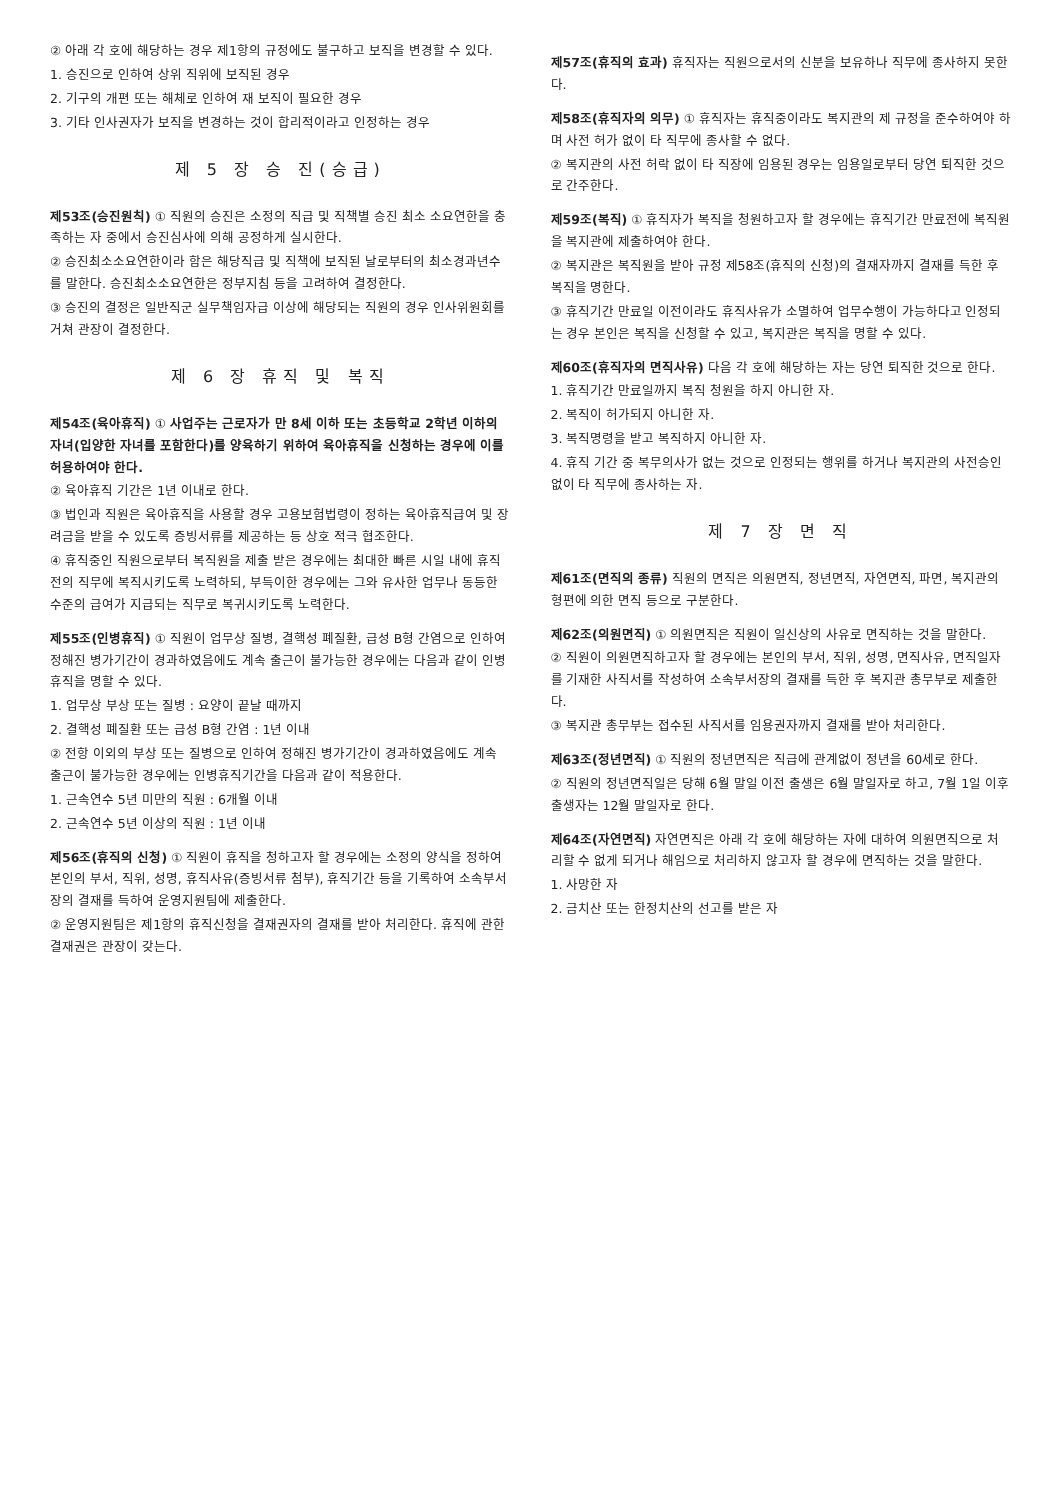② 아래 각 호에 해당하는 경우 제1항의 규정에도 불구하고 보직을 변경할 수 있다.
1. 승진으로 인하여 상위 직위에 보직된 경우
2. 기구의 개편 또는 해체로 인하여 재 보직이 필요한 경우
3. 기타 인사권자가 보직을 변경하는 것이 합리적이라고 인정하는 경우
제 5 장 승 진(승급)
제53조(승진원칙) ① 직원의 승진은 소정의 직급 및 직책별 승진 최소 소요연한을 충족하는 자 중에서 승진심사에 의해 공정하게 실시한다.
② 승진최소소요연한이라 함은 해당직급 및 직책에 보직된 날로부터의 최소경과년수를 말한다. 승진최소소요연한은 정부지침 등을 고려하여 결정한다.
③ 승진의 결정은 일반직군 실무책임자급 이상에 해당되는 직원의 경우 인사위원회를 거쳐 관장이 결정한다.
제 6 장 휴직 및 복직
제54조(육아휴직) ① 사업주는 근로자가 만 8세 이하 또는 초등학교 2학년 이하의 자녀(입양한 자녀를 포함한다)를 양육하기 위하여 육아휴직을 신청하는 경우에 이를 허용하여야 한다.
② 육아휴직 기간은 1년 이내로 한다.
③ 법인과 직원은 육아휴직을 사용할 경우 고용보험법령이 정하는 육아휴직급여 및 장려금을 받을 수 있도록 증빙서류를 제공하는 등 상호 적극 협조한다.
④ 휴직중인 직원으로부터 복직원을 제출 받은 경우에는 최대한 빠른 시일 내에 휴직 전의 직무에 복직시키도록 노력하되, 부득이한 경우에는 그와 유사한 업무나 동등한 수준의 급여가 지급되는 직무로 복귀시키도록 노력한다.
제55조(인병휴직) ① 직원이 업무상 질병, 결핵성 폐질환, 급성 B형 간염으로 인하여 정해진 병가기간이 경과하였음에도 계속 출근이 불가능한 경우에는 다음과 같이 인병휴직을 명할 수 있다.
1. 업무상 부상 또는 질병 : 요양이 끝날 때까지
2. 결핵성 폐질환 또는 급성 B형 간염 : 1년 이내
② 전항 이외의 부상 또는 질병으로 인하여 정해진 병가기간이 경과하였음에도 계속 출근이 불가능한 경우에는 인병휴직기간을 다음과 같이 적용한다.
1. 근속연수 5년 미만의 직원 : 6개월 이내
2. 근속연수 5년 이상의 직원 : 1년 이내
제56조(휴직의 신청) ① 직원이 휴직을 청하고자 할 경우에는 소정의 양식을 정하여 본인의 부서, 직위, 성명, 휴직사유(증빙서류 첨부), 휴직기간 등을 기록하여 소속부서장의 결재를 득하여 운영지원팀에 제출한다.
② 운영지원팀은 제1항의 휴직신청을 결재권자의 결재를 받아 처리한다. 휴직에 관한 결재권은 관장이 갖는다.
제57조(휴직의 효과) 휴직자는 직원으로서의 신분을 보유하나 직무에 종사하지 못한다.
제58조(휴직자의 의무) ① 휴직자는 휴직중이라도 복지관의 제 규정을 준수하여야 하며 사전 허가 없이 타 직무에 종사할 수 없다.
② 복지관의 사전 허락 없이 타 직장에 임용된 경우는 임용일로부터 당연 퇴직한 것으로 간주한다.
제59조(복직) ① 휴직자가 복직을 청원하고자 할 경우에는 휴직기간 만료전에 복직원을 복지관에 제출하여야 한다.
② 복지관은 복직원을 받아 규정 제58조(휴직의 신청)의 결재자까지 결재를 득한 후 복직을 명한다.
③ 휴직기간 만료일 이전이라도 휴직사유가 소멸하여 업무수행이 가능하다고 인정되는 경우 본인은 복직을 신청할 수 있고, 복지관은 복직을 명할 수 있다.
제60조(휴직자의 면직사유) 다음 각 호에 해당하는 자는 당연 퇴직한 것으로 한다.
1. 휴직기간 만료일까지 복직 청원을 하지 아니한 자.
2. 복직이 허가되지 아니한 자.
3. 복직명령을 받고 복직하지 아니한 자.
4. 휴직 기간 중 복무의사가 없는 것으로 인정되는 행위를 하거나 복지관의 사전승인 없이 타 직무에 종사하는 자.
제 7 장 면 직
제61조(면직의 종류) 직원의 면직은 의원면직, 정년면직, 자연면직, 파면, 복지관의 형편에 의한 면직 등으로 구분한다.
제62조(의원면직) ① 의원면직은 직원이 일신상의 사유로 면직하는 것을 말한다.
② 직원이 의원면직하고자 할 경우에는 본인의 부서, 직위, 성명, 면직사유, 면직일자를 기재한 사직서를 작성하여 소속부서장의 결재를 득한 후 복지관 총무부로 제출한다.
③ 복지관 총무부는 접수된 사직서를 임용권자까지 결재를 받아 처리한다.
제63조(정년면직) ① 직원의 정년면직은 직급에 관계없이 정년을 60세로 한다.
② 직원의 정년면직일은 당해 6월 말일 이전 출생은 6월 말일자로 하고, 7월 1일 이후 출생자는 12월 말일자로 한다.
제64조(자연면직) 자연면직은 아래 각 호에 해당하는 자에 대하여 의원면직으로 처리할 수 없게 되거나 해임으로 처리하지 않고자 할 경우에 면직하는 것을 말한다.
1. 사망한 자
2. 금치산 또는 한정치산의 선고를 받은 자